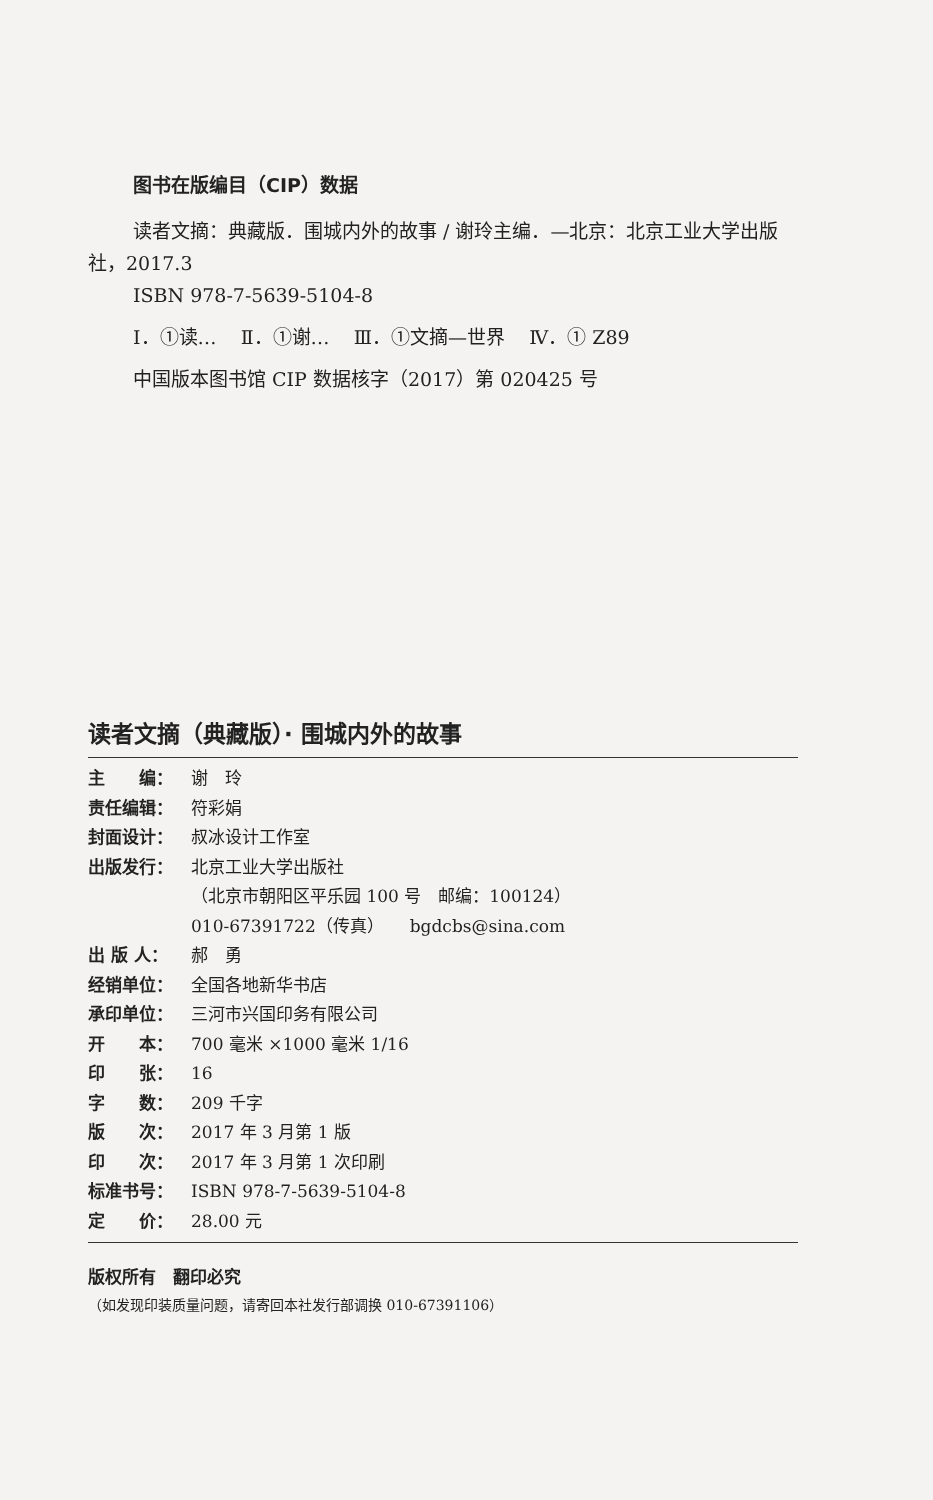图书在版编目（CIP）数据
读者文摘：典藏版．围城内外的故事 / 谢玲主编．—北京：北京工业大学出版社，2017.3
ISBN 978-7-5639-5104-8
Ⅰ．①读… Ⅱ．①谢… Ⅲ．①文摘—世界 Ⅳ．① Z89
中国版本图书馆 CIP 数据核字（2017）第 020425 号
读者文摘（典藏版）· 围城内外的故事
主　　编： 谢　玲
责任编辑： 符彩娟
封面设计： 叔冰设计工作室
出版发行： 北京工业大学出版社
（北京市朝阳区平乐园 100 号　邮编：100124）
010-67391722（传真）　　bgdcbs@sina.com
出 版 人： 郝　勇
经销单位： 全国各地新华书店
承印单位： 三河市兴国印务有限公司
开　　本： 700 毫米 ×1000 毫米 1/16
印　　张： 16
字　　数： 209 千字
版　　次： 2017 年 3 月第 1 版
印　　次： 2017 年 3 月第 1 次印刷
标准书号： ISBN 978-7-5639-5104-8
定　　价： 28.00 元
版权所有　翻印必究
（如发现印装质量问题，请寄回本社发行部调换 010-67391106）